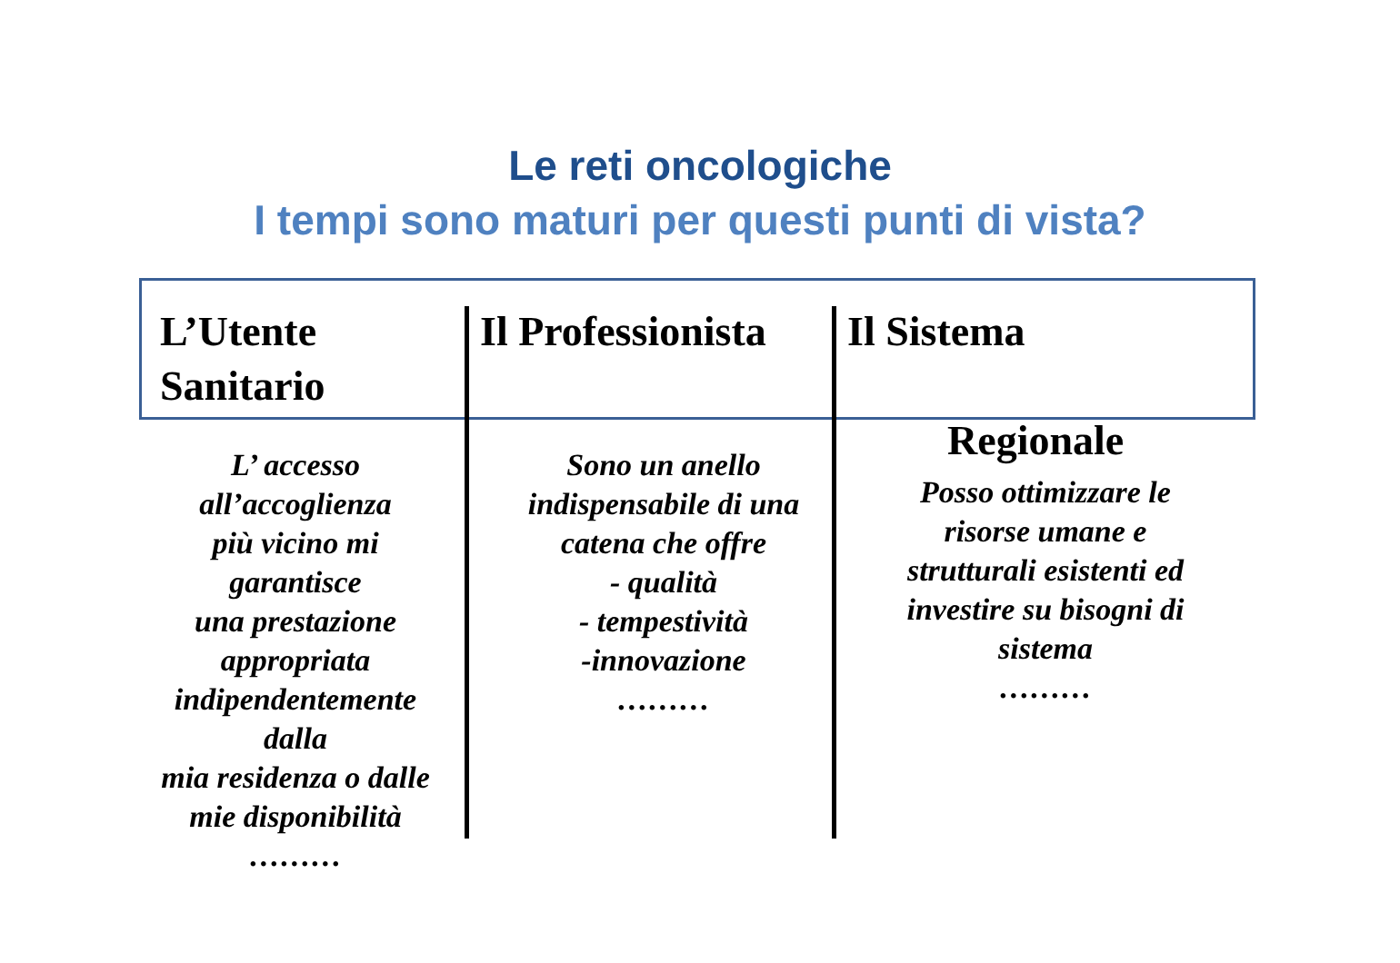Le reti oncologiche
I tempi sono maturi per questi punti di vista?
L’Utente
Sanitario
Il Professionista
Il Sistema
Regionale
L’ accesso
all’accoglienza
più vicino mi
garantisce
una prestazione
appropriata
indipendentemente
dalla
mia residenza o dalle
mie disponibilità
………
Sono un anello
indispensabile di una
catena che offre
- qualità
- tempestività
-innovazione
………
Posso ottimizzare le
risorse umane e
strutturali esistenti ed
investire su bisogni di
sistema
………